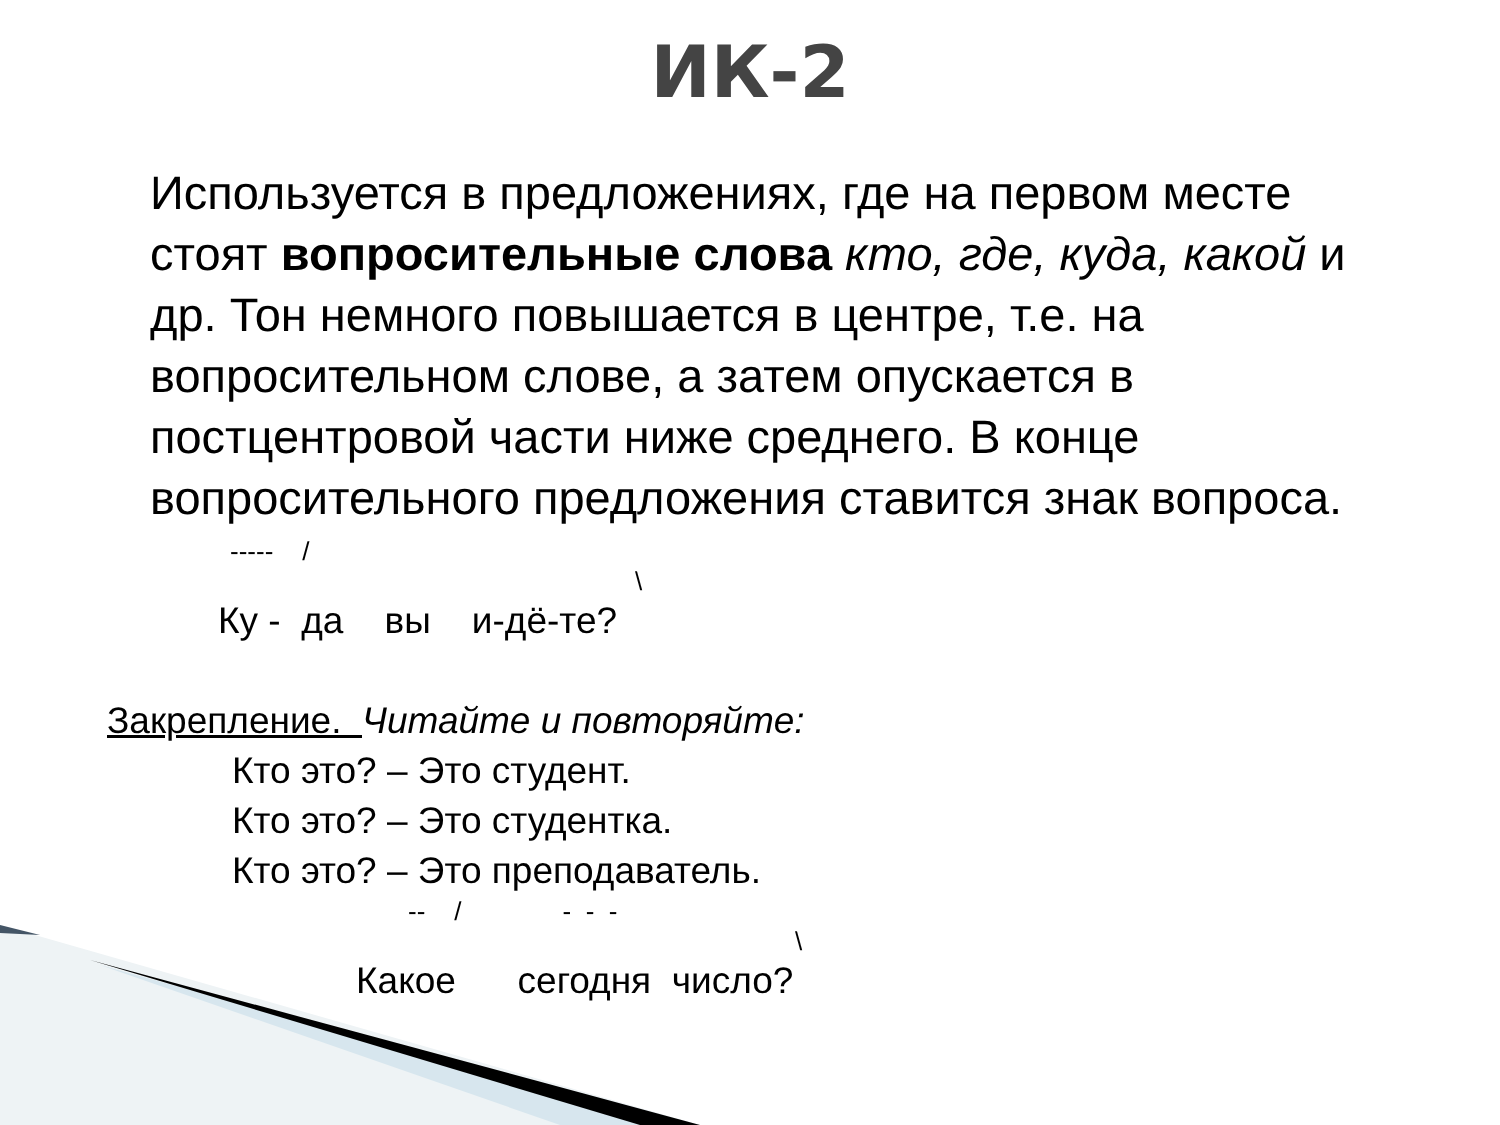ИК-2
Используется в предложениях, где на первом месте стоят вопросительные слова кто, где, куда, какой и др. Тон немного повышается в центре, т.е. на вопросительном слове, а затем опускается в постцентровой части ниже среднего. В конце вопросительного предложения ставится знак вопроса.
----- /
\
Ку - да вы и-дё-те?
Закрепление. Читайте и повторяйте:
Кто это? – Это студент. Кто это? – Это студентка. Кто это? – Это преподаватель.
-- / - - -
\
Какое сегодня число?